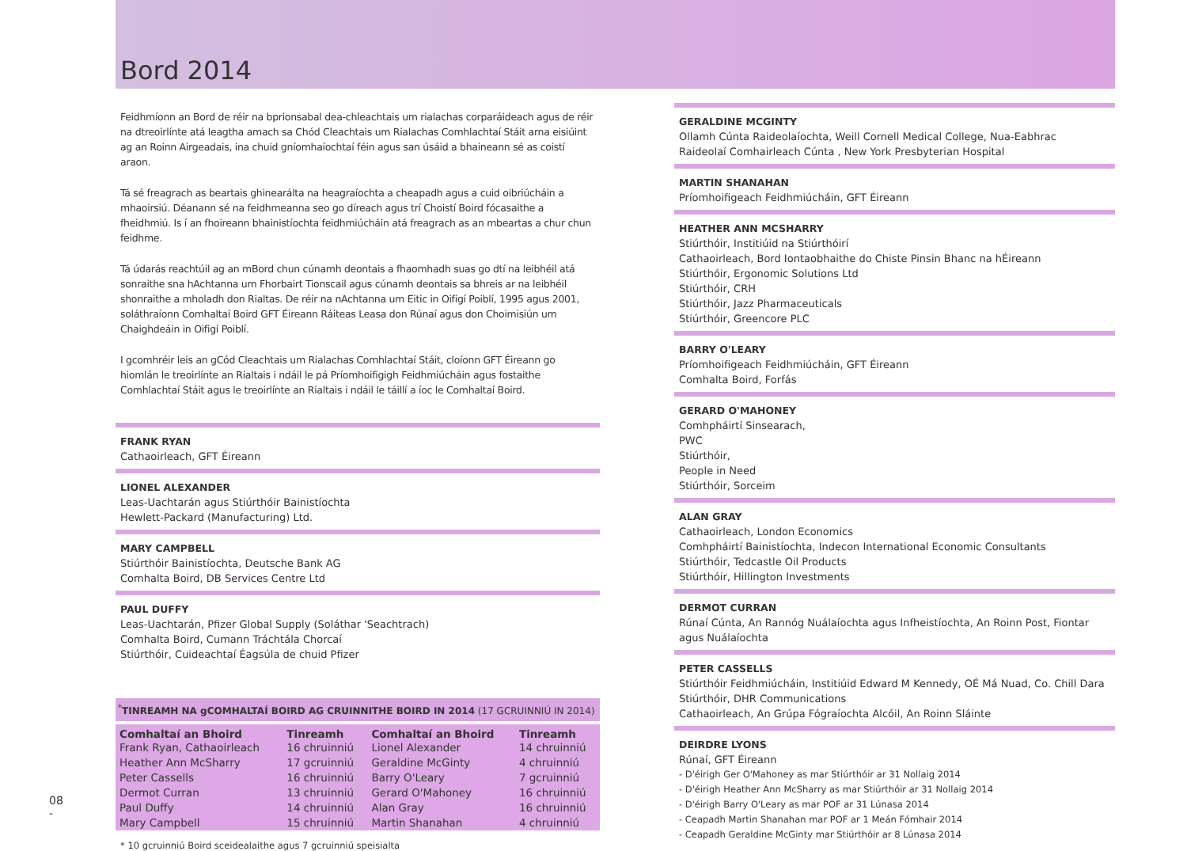Bord 2014
Feidhmíonn an Bord de réir na bprionsabal dea-chleachtais um rialachas corparáideach agus de réir na dtreoirlínte atá leagtha amach sa Chód Cleachtais um Rialachas Comhlachtaí Stáit arna eisiúint ag an Roinn Airgeadais, ina chuid gníomhaíochtaí féin agus san úsáid a bhaineann sé as coistí araon.
Tá sé freagrach as beartais ghinearálta na heagraíochta a cheapadh agus a cuid oibriúcháin a mhaoirsiú. Déanann sé na feidhmeanna seo go díreach agus trí Choistí Boird fócasaithe a fheidhmiú. Is í an fhoireann bhainistíochta feidhmiúcháin atá freagrach as an mbeartas a chur chun feidhme.
Tá údarás reachtúil ag an mBord chun cúnamh deontais a fhaomhadh suas go dtí na leibhéil atá sonraithe sna hAchtanna um Fhorbairt Tionscail agus cúnamh deontais sa bhreis ar na leibhéil shonraithe a mholadh don Rialtas. De réir na nAchtanna um Eitic in Oifigí Poiblí, 1995 agus 2001, soláthraíonn Comhaltaí Boird GFT Éireann Ráiteas Leasa don Rúnaí agus don Choimisiún um Chaighdeáin in Oifigí Poiblí.
I gcomhréir leis an gCód Cleachtais um Rialachas Comhlachtaí Stáit, cloíonn GFT Éireann go hiomlán le treoirlínte an Rialtais i ndáil le pá Príomhoifigigh Feidhmiúcháin agus fostaithe Comhlachtaí Stáit agus le treoirlínte an Rialtais i ndáil le táillí a íoc le Comhaltaí Boird.
FRANK RYAN
Cathaoirleach, GFT Éireann
LIONEL ALEXANDER
Leas-Uachtarán agus Stiúrthóir Bainistíochta
Hewlett-Packard (Manufacturing) Ltd.
MARY CAMPBELL
Stiúrthóir Bainistíochta, Deutsche Bank AG
Comhalta Boird, DB Services Centre Ltd
PAUL DUFFY
Leas-Uachtarán, Pfizer Global Supply (Soláthar 'Seachtrach)
Comhalta Boird, Cumann Tráchtála Chorcaí
Stiúrthóir, Cuideachtaí Éagsúla de chuid Pfizer
<sup>*</sup> TINREAMH NA gCOMHALTAÍ BOIRD AG CRUINNITHE BOIRD IN 2014 (17 GCRUINNIÚ IN 2014)
| Comhaltaí an Bhoird | Tinreamh | Comhaltaí an Bhoird | Tinreamh |
| --- | --- | --- | --- |
| Frank Ryan, Cathaoirleach | 16 chruinniú | Lionel Alexander | 14 chruinniú |
| Heather Ann McSharry | 17 gcruinniú | Geraldine McGinty | 4 chruinniú |
| Peter Cassells | 16 chruinniú | Barry O'Leary | 7 gcruinniú |
| Dermot Curran | 13 chruinniú | Gerard O'Mahoney | 16 chruinniú |
| Paul Duffy | 14 chruinniú | Alan Gray | 16 chruinniú |
| Mary Campbell | 15 chruinniú | Martin Shanahan | 4 chruinniú |
* 10 gcruinniú Boird sceidealaithe agus 7 gcruinniú speisialta
GERALDINE MCGINTY
Ollamh Cúnta Raideolaíochta, Weill Cornell Medical College, Nua-Eabhrac
Raideolaí Comhairleach Cúnta , New York Presbyterian Hospital
MARTIN SHANAHAN
Príomhoifigeach Feidhmiúcháin, GFT Éireann
HEATHER ANN MCSHARRY
Stiúrthóir, Institiúid na Stiúrthóirí
Cathaoirleach, Bord Iontaobhaithe do Chiste Pinsin Bhanc na hÉireann
Stiúrthóir, Ergonomic Solutions Ltd
Stiúrthóir, CRH
Stiúrthóir, Jazz Pharmaceuticals
Stiúrthóir, Greencore PLC
BARRY O'LEARY
Príomhoifigeach Feidhmiúcháin, GFT Éireann
Comhalta Boird, Forfás
GERARD O'MAHONEY
Comhpháirtí Sinsearach,
PWC
Stiúrthóir,
People in Need
Stiúrthóir, Sorceim
ALAN GRAY
Cathaoirleach, London Economics
Comhpháirtí Bainistíochta, Indecon International Economic Consultants
Stiúrthóir, Tedcastle Oil Products
Stiúrthóir, Hillington Investments
DERMOT CURRAN
Rúnaí Cúnta, An Rannóg Nuálaíochta agus Infheistíochta, An Roinn Post, Fiontar agus Nuálaíochta
PETER CASSELLS
Stiúrthóir Feidhmiúcháin, Institiúid Edward M Kennedy, OÉ Má Nuad, Co. Chill Dara
Stiúrthóir, DHR Communications
Cathaoirleach, An Grúpa Fógraíochta Alcóil, An Roinn Sláinte
DEIRDRE LYONS
Rúnaí, GFT Éireann
- D'éirigh Ger O'Mahoney as mar Stiúrthóir ar 31 Nollaig 2014
- D'éirigh Heather Ann McSharry as mar Stiúrthóir ar 31 Nollaig 2014
- D'éirigh Barry O'Leary as mar POF ar 31 Lúnasa 2014
- Ceapadh Martin Shanahan mar POF ar 1 Meán Fómhair 2014
- Ceapadh Geraldine McGinty mar Stiúrthóir ar 8 Lúnasa 2014
08
-